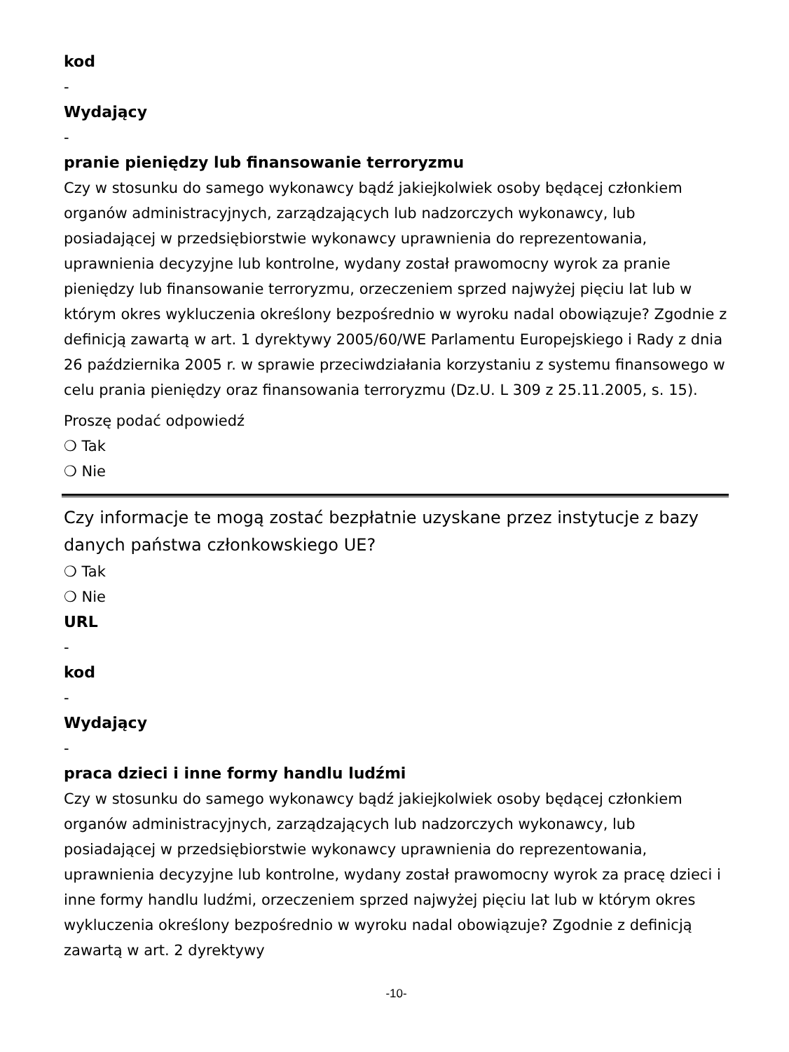kod
-
Wydający
-
pranie pieniędzy lub finansowanie terroryzmu
Czy w stosunku do samego wykonawcy bądź jakiejkolwiek osoby będącej członkiem organów administracyjnych, zarządzających lub nadzorczych wykonawcy, lub posiadającej w przedsiębiorstwie wykonawcy uprawnienia do reprezentowania, uprawnienia decyzyjne lub kontrolne, wydany został prawomocny wyrok za pranie pieniędzy lub finansowanie terroryzmu, orzeczeniem sprzed najwyżej pięciu lat lub w którym okres wykluczenia określony bezpośrednio w wyroku nadal obowiązuje? Zgodnie z definicją zawartą w art. 1 dyrektywy 2005/60/WE Parlamentu Europejskiego i Rady z dnia 26 października 2005 r. w sprawie przeciwdziałania korzystaniu z systemu finansowego w celu prania pieniędzy oraz finansowania terroryzmu (Dz.U. L 309 z 25.11.2005, s. 15).
Proszę podać odpowiedź
❍ Tak
❍ Nie
Czy informacje te mogą zostać bezpłatnie uzyskane przez instytucje z bazy danych państwa członkowskiego UE?
❍ Tak
❍ Nie
URL
-
kod
-
Wydający
-
praca dzieci i inne formy handlu ludźmi
Czy w stosunku do samego wykonawcy bądź jakiejkolwiek osoby będącej członkiem organów administracyjnych, zarządzających lub nadzorczych wykonawcy, lub posiadającej w przedsiębiorstwie wykonawcy uprawnienia do reprezentowania, uprawnienia decyzyjne lub kontrolne, wydany został prawomocny wyrok za pracę dzieci i inne formy handlu ludźmi, orzeczeniem sprzed najwyżej pięciu lat lub w którym okres wykluczenia określony bezpośrednio w wyroku nadal obowiązuje? Zgodnie z definicją zawartą w art. 2 dyrektywy
-10-